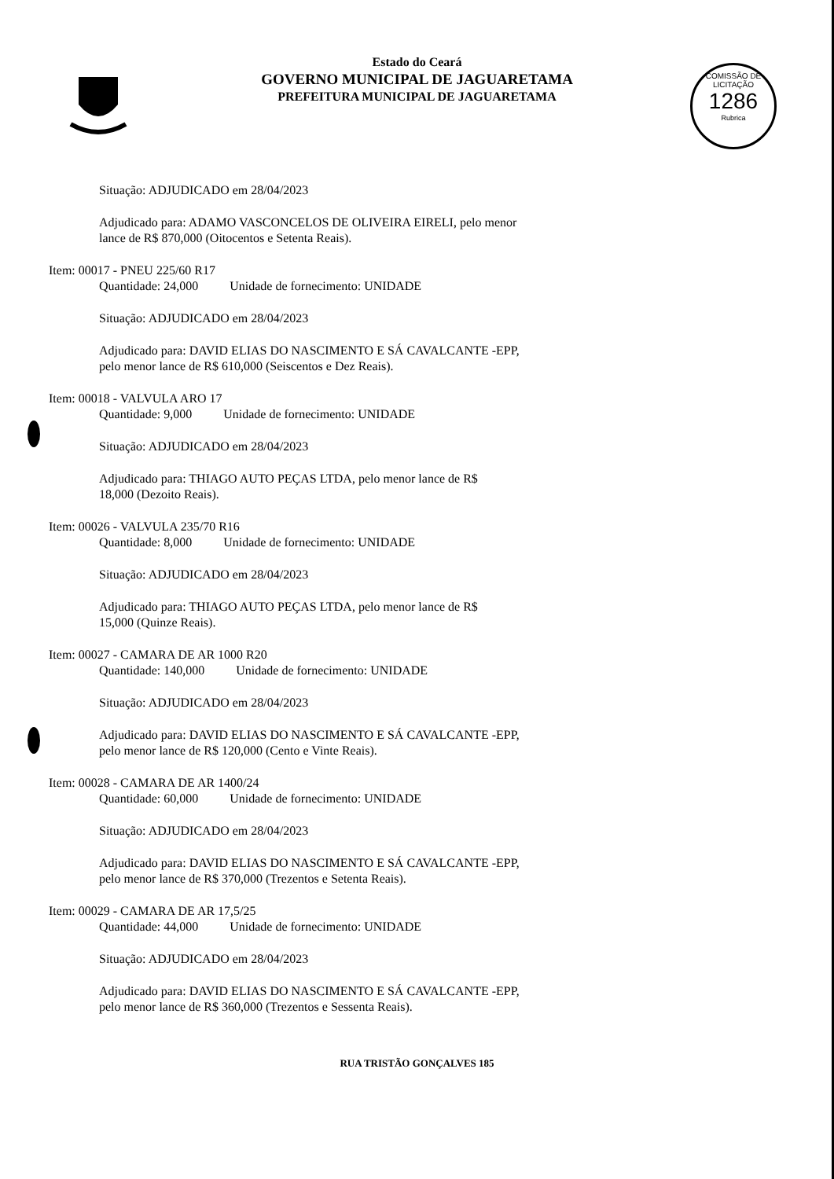Estado do Ceará
GOVERNO MUNICIPAL DE JAGUARETAMA
PREFEITURA MUNICIPAL DE JAGUARETAMA
COMISSÃO DE LICITAÇÃO
1286
Rubrica
Situação: ADJUDICADO em 28/04/2023
Adjudicado para: ADAMO VASCONCELOS DE OLIVEIRA EIRELI, pelo menor
lance de R$ 870,000 (Oitocentos e Setenta Reais).
Item: 00017 - PNEU 225/60 R17
Quantidade: 24,000 Unidade de fornecimento: UNIDADE
Situação: ADJUDICADO em 28/04/2023
Adjudicado para: DAVID ELIAS DO NASCIMENTO E SÁ CAVALCANTE -EPP,
pelo menor lance de R$ 610,000 (Seiscentos e Dez Reais).
Item: 00018 - VALVULA ARO 17
Quantidade: 9,000 Unidade de fornecimento: UNIDADE
Situação: ADJUDICADO em 28/04/2023
Adjudicado para: THIAGO AUTO PEÇAS LTDA, pelo menor lance de R$
18,000 (Dezoito Reais).
Item: 00026 - VALVULA 235/70 R16
Quantidade: 8,000 Unidade de fornecimento: UNIDADE
Situação: ADJUDICADO em 28/04/2023
Adjudicado para: THIAGO AUTO PEÇAS LTDA, pelo menor lance de R$
15,000 (Quinze Reais).
Item: 00027 - CAMARA DE AR 1000 R20
Quantidade: 140,000 Unidade de fornecimento: UNIDADE
Situação: ADJUDICADO em 28/04/2023
Adjudicado para: DAVID ELIAS DO NASCIMENTO E SÁ CAVALCANTE -EPP,
pelo menor lance de R$ 120,000 (Cento e Vinte Reais).
Item: 00028 - CAMARA DE AR 1400/24
Quantidade: 60,000 Unidade de fornecimento: UNIDADE
Situação: ADJUDICADO em 28/04/2023
Adjudicado para: DAVID ELIAS DO NASCIMENTO E SÁ CAVALCANTE -EPP,
pelo menor lance de R$ 370,000 (Trezentos e Setenta Reais).
Item: 00029 - CAMARA DE AR 17,5/25
Quantidade: 44,000 Unidade de fornecimento: UNIDADE
Situação: ADJUDICADO em 28/04/2023
Adjudicado para: DAVID ELIAS DO NASCIMENTO E SÁ CAVALCANTE -EPP,
pelo menor lance de R$ 360,000 (Trezentos e Sessenta Reais).
RUA TRISTÃO GONÇALVES 185